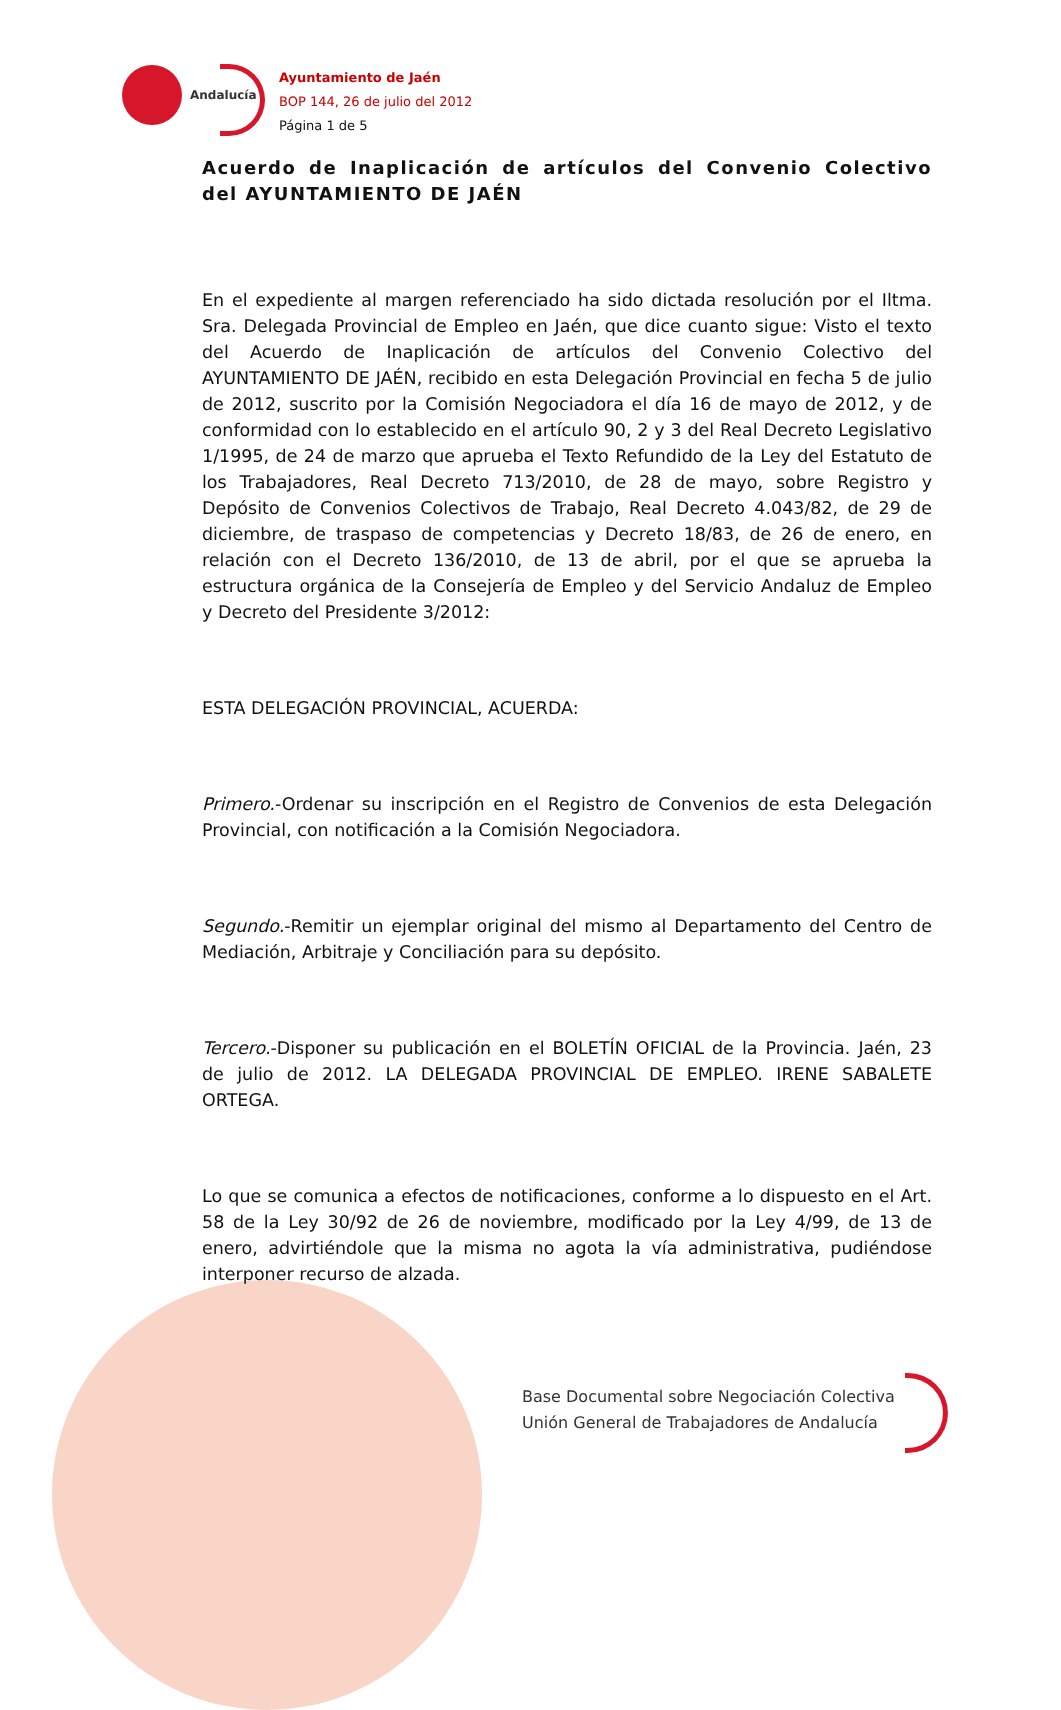Andalucía
Ayuntamiento de Jaén
BOP 144, 26 de julio del 2012
Página 1 de 5
Acuerdo de Inaplicación de artículos del Convenio Colectivo del AYUNTAMIENTO DE JAÉN
En el expediente al margen referenciado ha sido dictada resolución por el Iltma. Sra. Delegada Provincial de Empleo en Jaén, que dice cuanto sigue: Visto el texto del Acuerdo de Inaplicación de artículos del Convenio Colectivo del AYUNTAMIENTO DE JAÉN, recibido en esta Delegación Provincial en fecha 5 de julio de 2012, suscrito por la Comisión Negociadora el día 16 de mayo de 2012, y de conformidad con lo establecido en el artículo 90, 2 y 3 del Real Decreto Legislativo 1/1995, de 24 de marzo que aprueba el Texto Refundido de la Ley del Estatuto de los Trabajadores, Real Decreto 713/2010, de 28 de mayo, sobre Registro y Depósito de Convenios Colectivos de Trabajo, Real Decreto 4.043/82, de 29 de diciembre, de traspaso de competencias y Decreto 18/83, de 26 de enero, en relación con el Decreto 136/2010, de 13 de abril, por el que se aprueba la estructura orgánica de la Consejería de Empleo y del Servicio Andaluz de Empleo y Decreto del Presidente 3/2012:
ESTA DELEGACIÓN PROVINCIAL, ACUERDA:
Primero.-Ordenar su inscripción en el Registro de Convenios de esta Delegación Provincial, con notificación a la Comisión Negociadora.
Segundo.-Remitir un ejemplar original del mismo al Departamento del Centro de Mediación, Arbitraje y Conciliación para su depósito.
Tercero.-Disponer su publicación en el BOLETÍN OFICIAL de la Provincia. Jaén, 23 de julio de 2012. LA DELEGADA PROVINCIAL DE EMPLEO. IRENE SABALETE ORTEGA.
Lo que se comunica a efectos de notificaciones, conforme a lo dispuesto en el Art. 58 de la Ley 30/92 de 26 de noviembre, modificado por la Ley 4/99, de 13 de enero, advirtiéndole que la misma no agota la vía administrativa, pudiéndose interponer recurso de alzada.
Base Documental sobre Negociación Colectiva
Unión General de Trabajadores de Andalucía